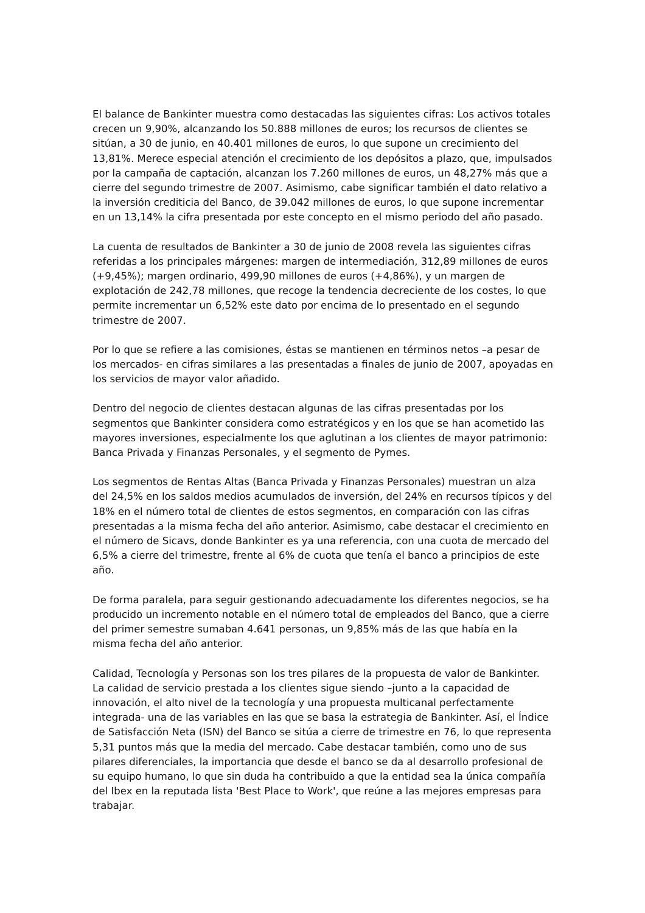El balance de Bankinter muestra como destacadas las siguientes cifras: Los activos totales crecen un 9,90%, alcanzando los 50.888 millones de euros; los recursos de clientes se sitúan, a 30 de junio, en 40.401 millones de euros, lo que supone un crecimiento del 13,81%. Merece especial atención el crecimiento de los depósitos a plazo, que, impulsados por la campaña de captación, alcanzan los 7.260 millones de euros, un 48,27% más que a cierre del segundo trimestre de 2007. Asimismo, cabe significar también el dato relativo a la inversión crediticia del Banco, de 39.042 millones de euros, lo que supone incrementar en un 13,14% la cifra presentada por este concepto en el mismo periodo del año pasado.
La cuenta de resultados de Bankinter a 30 de junio de 2008 revela las siguientes cifras referidas a los principales márgenes: margen de intermediación, 312,89 millones de euros (+9,45%); margen ordinario, 499,90 millones de euros (+4,86%), y un margen de explotación de 242,78 millones, que recoge la tendencia decreciente de los costes, lo que permite incrementar un 6,52% este dato por encima de lo presentado en el segundo trimestre de 2007.
Por lo que se refiere a las comisiones, éstas se mantienen en términos netos –a pesar de los mercados- en cifras similares a las presentadas a finales de junio de 2007, apoyadas en los servicios de mayor valor añadido.
Dentro del negocio de clientes destacan algunas de las cifras presentadas por los segmentos que Bankinter considera como estratégicos y en los que se han acometido las mayores inversiones, especialmente los que aglutinan a los clientes de mayor patrimonio: Banca Privada y Finanzas Personales, y el segmento de Pymes.
Los segmentos de Rentas Altas (Banca Privada y Finanzas Personales) muestran un alza del 24,5% en los saldos medios acumulados de inversión, del 24% en recursos típicos y del 18% en el número total de clientes de estos segmentos, en comparación con las cifras presentadas a la misma fecha del año anterior. Asimismo, cabe destacar el crecimiento en el número de Sicavs, donde Bankinter es ya una referencia, con una cuota de mercado del 6,5% a cierre del trimestre, frente al 6% de cuota que tenía el banco a principios de este año.
De forma paralela, para seguir gestionando adecuadamente los diferentes negocios, se ha producido un incremento notable en el número total de empleados del Banco, que a cierre del primer semestre sumaban 4.641 personas, un 9,85% más de las que había en la misma fecha del año anterior.
Calidad, Tecnología y Personas son los tres pilares de la propuesta de valor de Bankinter. La calidad de servicio prestada a los clientes sigue siendo –junto a la capacidad de innovación, el alto nivel de la tecnología y una propuesta multicanal perfectamente integrada- una de las variables en las que se basa la estrategia de Bankinter. Así, el Índice de Satisfacción Neta (ISN) del Banco se sitúa a cierre de trimestre en 76, lo que representa 5,31 puntos más que la media del mercado. Cabe destacar también, como uno de sus pilares diferenciales, la importancia que desde el banco se da al desarrollo profesional de su equipo humano, lo que sin duda ha contribuido a que la entidad sea la única compañía del Ibex en la reputada lista 'Best Place to Work', que reúne a las mejores empresas para trabajar.